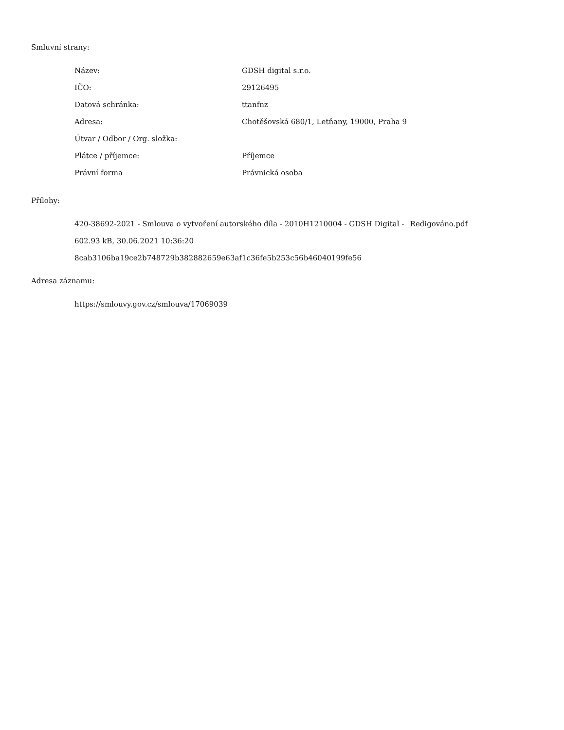Smluvní strany:
| Název: | GDSH digital s.r.o. |
| IČO: | 29126495 |
| Datová schránka: | ttanfnz |
| Adresa: | Chotěšovská 680/1, Letňany, 19000, Praha 9 |
| Útvar / Odbor / Org. složka: | |
| Plátce / příjemce: | Příjemce |
| Právní forma | Právnická osoba |
Přílohy:
420-38692-2021 - Smlouva o vytvoření autorského díla - 2010H1210004 - GDSH Digital - _Redigováno.pdf
602.93 kB, 30.06.2021 10:36:20
8cab3106ba19ce2b748729b382882659e63af1c36fe5b253c56b46040199fe56
Adresa záznamu:
https://smlouvy.gov.cz/smlouva/17069039